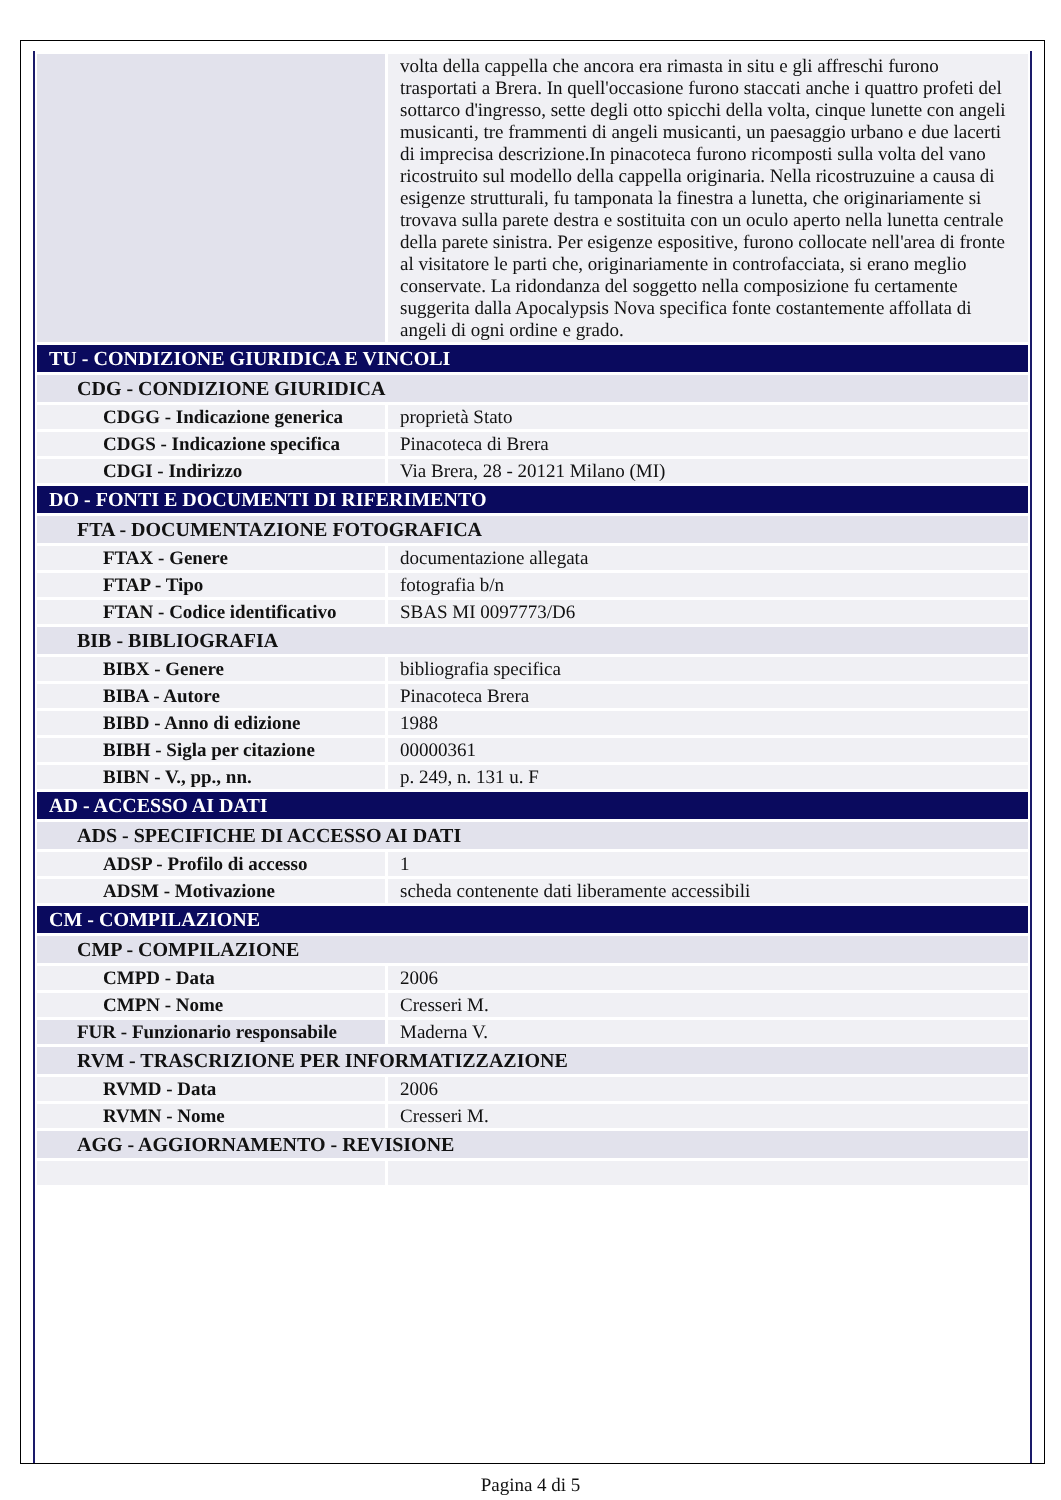| | volta della cappella che ancora era rimasta in situ e gli affreschi furono trasportati a Brera. In quell'occasione furono staccati anche i quattro profeti del sottarco d'ingresso, sette degli otto spicchi della volta, cinque lunette con angeli musicanti, tre frammenti di angeli musicanti, un paesaggio urbano e due lacerti di imprecisa descrizione.In pinacoteca furono ricomposti sulla volta del vano ricostruito sul modello della cappella originaria. Nella ricostruzuine a causa di esigenze strutturali, fu tamponata la finestra a lunetta, che originariamente si trovava sulla parete destra e sostituita con un oculo aperto nella lunetta centrale della parete sinistra. Per esigenze espositive, furono collocate nell'area di fronte al visitatore le parti che, originariamente in controfacciata, si erano meglio conservate. La ridondanza del soggetto nella composizione fu certamente suggerita dalla Apocalypsis Nova specifica fonte costantemente affollata di angeli di ogni ordine e grado. |
| TU - CONDIZIONE GIURIDICA E VINCOLI | |
| CDG - CONDIZIONE GIURIDICA | |
| CDGG - Indicazione generica | proprietà Stato |
| CDGS - Indicazione specifica | Pinacoteca di Brera |
| CDGI - Indirizzo | Via Brera, 28 - 20121 Milano (MI) |
| DO - FONTI E DOCUMENTI DI RIFERIMENTO | |
| FTA - DOCUMENTAZIONE FOTOGRAFICA | |
| FTAX - Genere | documentazione allegata |
| FTAP - Tipo | fotografia b/n |
| FTAN - Codice identificativo | SBAS MI 0097773/D6 |
| BIB - BIBLIOGRAFIA | |
| BIBX - Genere | bibliografia specifica |
| BIBA - Autore | Pinacoteca Brera |
| BIBD - Anno di edizione | 1988 |
| BIBH - Sigla per citazione | 00000361 |
| BIBN - V., pp., nn. | p. 249, n. 131 u. F |
| AD - ACCESSO AI DATI | |
| ADS - SPECIFICHE DI ACCESSO AI DATI | |
| ADSP - Profilo di accesso | 1 |
| ADSM - Motivazione | scheda contenente dati liberamente accessibili |
| CM - COMPILAZIONE | |
| CMP - COMPILAZIONE | |
| CMPD - Data | 2006 |
| CMPN - Nome | Cresseri M. |
| FUR - Funzionario responsabile | Maderna V. |
| RVM - TRASCRIZIONE PER INFORMATIZZAZIONE | |
| RVMD - Data | 2006 |
| RVMN - Nome | Cresseri M. |
| AGG - AGGIORNAMENTO - REVISIONE | |
Pagina 4 di 5